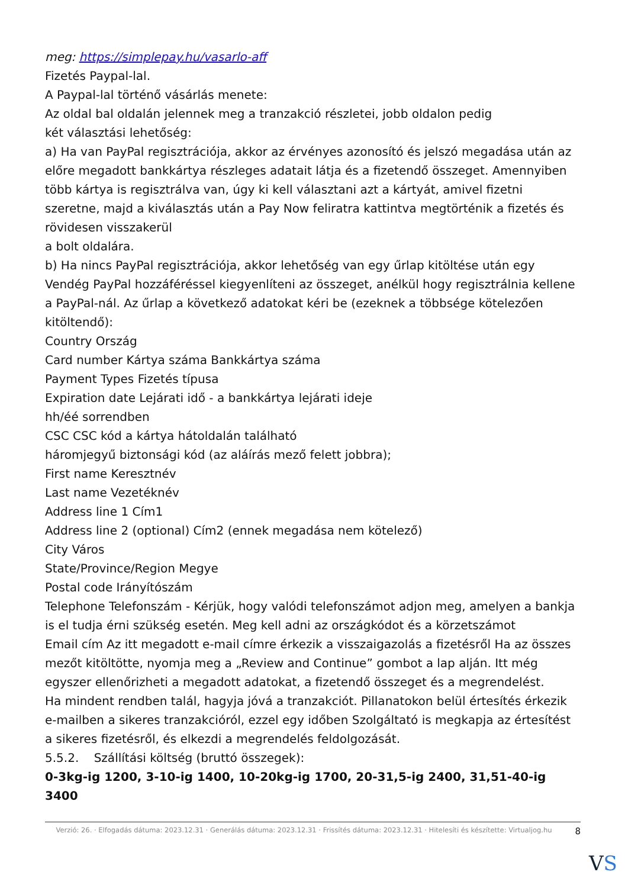meg: https://simplepay.hu/vasarlo-aff
Fizetés Paypal-lal.
A Paypal-lal történő vásárlás menete:
Az oldal bal oldalán jelennek meg a tranzakció részletei, jobb oldalon pedig
két választási lehetőség:
a) Ha van PayPal regisztrációja, akkor az érvényes azonosító és jelszó megadása után az előre megadott bankkártya részleges adatait látja és a fizetendő összeget. Amennyiben több kártya is regisztrálva van, úgy ki kell választani azt a kártyát, amivel fizetni szeretne, majd a kiválasztás után a Pay Now feliratra kattintva megtörténik a fizetés és rövidesen visszakerül
a bolt oldalára.
b) Ha nincs PayPal regisztrációja, akkor lehetőség van egy űrlap kitöltése után egy Vendég PayPal hozzáféréssel kiegyenlíteni az összeget, anélkül hogy regisztrálnia kellene a PayPal-nál. Az űrlap a következő adatokat kéri be (ezeknek a többsége kötelezően kitöltendő):
Country Ország
Card number Kártya száma Bankkártya száma
Payment Types Fizetés típusa
Expiration date Lejárati idő - a bankkártya lejárati ideje
hh/éé sorrendben
CSC CSC kód a kártya hátoldalán található
háromjegyű biztonsági kód (az aláírás mező felett jobbra);
First name Keresztnév
Last name Vezetéknév
Address line 1 Cím1
Address line 2 (optional) Cím2 (ennek megadása nem kötelező)
City Város
State/Province/Region Megye
Postal code Irányítószám
Telephone Telefonszám - Kérjük, hogy valódi telefonszámot adjon meg, amelyen a bankja is el tudja érni szükség esetén. Meg kell adni az országkódot és a körzetszámot
Email cím Az itt megadott e-mail címre érkezik a visszaigazolás a fizetésről Ha az összes mezőt kitöltötte, nyomja meg a „Review and Continue” gombot a lap alján. Itt még egyszer ellenőrizheti a megadott adatokat, a fizetendő összeget és a megrendelést.
Ha mindent rendben talál, hagyja jóvá a tranzakciót. Pillanatokon belül értesítés érkezik e-mailben a sikeres tranzakcióról, ezzel egy időben Szolgáltató is megkapja az értesítést a sikeres fizetésről, és elkezdi a megrendelés feldolgozását.
5.5.2. Szállítási költség (bruttó összegek):
0-3kg-ig 1200, 3-10-ig 1400, 10-20kg-ig 1700, 20-31,5-ig 2400, 31,51-40-ig 3400
Verzió: 26. · Elfogadás dátuma: 2023.12.31 · Generálás dátuma: 2023.12.31 · Frissítés dátuma: 2023.12.31 · Hitelesíti és készítette: Virtualjog.hu
8
VS